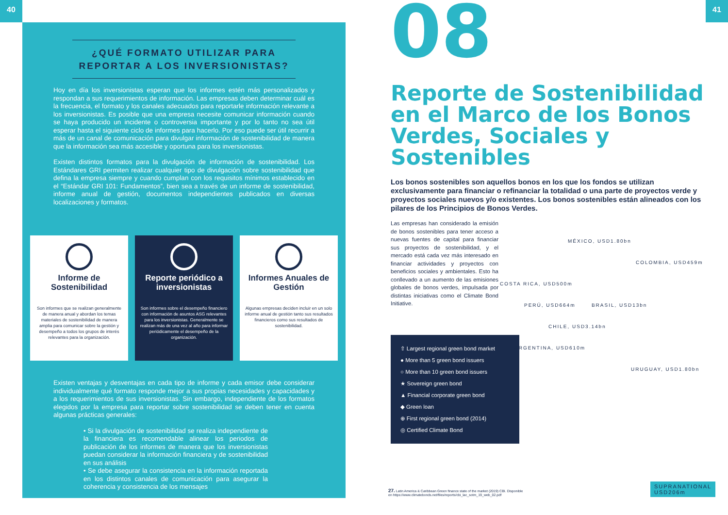40 41
¿QUÉ FORMATO UTILIZAR PARA
REPORTAR A LOS INVERSIONISTAS?
Hoy en día los inversionistas esperan que los informes estén más personalizados y respondan a sus requerimientos de información. Las empresas deben determinar cuál es la frecuencia, el formato y los canales adecuados para reportarle información relevante a los inversionistas. Es posible que una empresa necesite comunicar información cuando se haya producido un incidente o controversia importante y por lo tanto no sea útil esperar hasta el siguiente ciclo de informes para hacerlo. Por eso puede ser útil recurrir a más de un canal de comunicación para divulgar información de sostenibilidad de manera que la información sea más accesible y oportuna para los inversionistas.
Existen distintos formatos para la divulgación de información de sostenibilidad. Los Estándares GRI permiten realizar cualquier tipo de divulgación sobre sostenibilidad que defina la empresa siempre y cuando cumplan con los requisitos mínimos establecido en el “Estándar GRI 101: Fundamentos”, bien sea a través de un informe de sostenibilidad, informe anual de gestión, documentos independientes publicados en diversas localizaciones y formatos.
Informe de Sostenibilidad
Son informes que se realizan generalmente de manera anual y abordan los temas materiales de sostenibilidad de manera amplia para comunicar sobre la gestión y desempeño a todos los grupos de interés relevantes para la organización.
Reporte periódico a inversionistas
Son informes sobre el desempeño financiero con información de asuntos ASG relevantes para los inversionistas. Generalmente se realizan más de una vez al año para informar periódicamente el desempeño de la organización.
Informes Anuales de Gestión
Algunas empresas deciden incluir en un solo informe anual de gestión tanto sus resultados financieros como sus resultados de sostenibilidad.
Existen ventajas y desventajas en cada tipo de informe y cada emisor debe considerar individualmente qué formato responde mejor a sus propias necesidades y capacidades y a los requerimientos de sus inversionistas. Sin embargo, independiente de los formatos elegidos por la empresa para reportar sobre sostenibilidad se deben tener en cuenta algunas prácticas generales:
• Si la divulgación de sostenibilidad se realiza independiente de la financiera es recomendable alinear los periodos de publicación de los informes de manera que los inversionistas puedan considerar la información financiera y de sostenibilidad en sus análisis
• Se debe asegurar la consistencia en la información reportada en los distintos canales de comunicación para asegurar la coherencia y consistencia de los mensajes
08
Reporte de Sostenibilidad en el Marco de los Bonos Verdes, Sociales y Sostenibles
Los bonos sostenibles son aquellos bonos en los que los fondos se utilizan exclusivamente para financiar o refinanciar la totalidad o una parte de proyectos verde y proyectos sociales nuevos y/o existentes. Los bonos sostenibles están alineados con los pilares de los Principios de Bonos Verdes.
Las empresas han considerado la emisión de bonos sostenibles para tener acceso a nuevas fuentes de capital para financiar sus proyectos de sostenibilidad, y el mercado está cada vez más interesado en financiar actividades y proyectos con beneficios sociales y ambientales. Esto ha conllevado a un aumento de las emisiones globales de bonos verdes, impulsada por distintas iniciativas como el Climate Bond Initiative.
⇧ Largest regional green bond market
● More than 5 green bond issuers
○ More than 10 green bond issuers
★ Sovereign green bond
▲ Financial corporate green bond
◆ Green loan
⊕ First regional green bond (2014)
◎ Certified Climate Bond
MÉXICO, USD1.80bn
COLOMBIA, USD459m
COSTA RICA, USD500m
PERÚ, USD664m BRASIL, USD13bn
CHILE, USD3.14bn
ARGENTINA, USD610m
URUGUAY, USD1.80bn
27. Latin America & Caribbean Green finance state of the market (2019) CBI. Disponible
en https://www.climatebonds.net/files/reports/cbi_lac_sotm_19_web_02.pdf
SUPRANATIONAL
USD206m